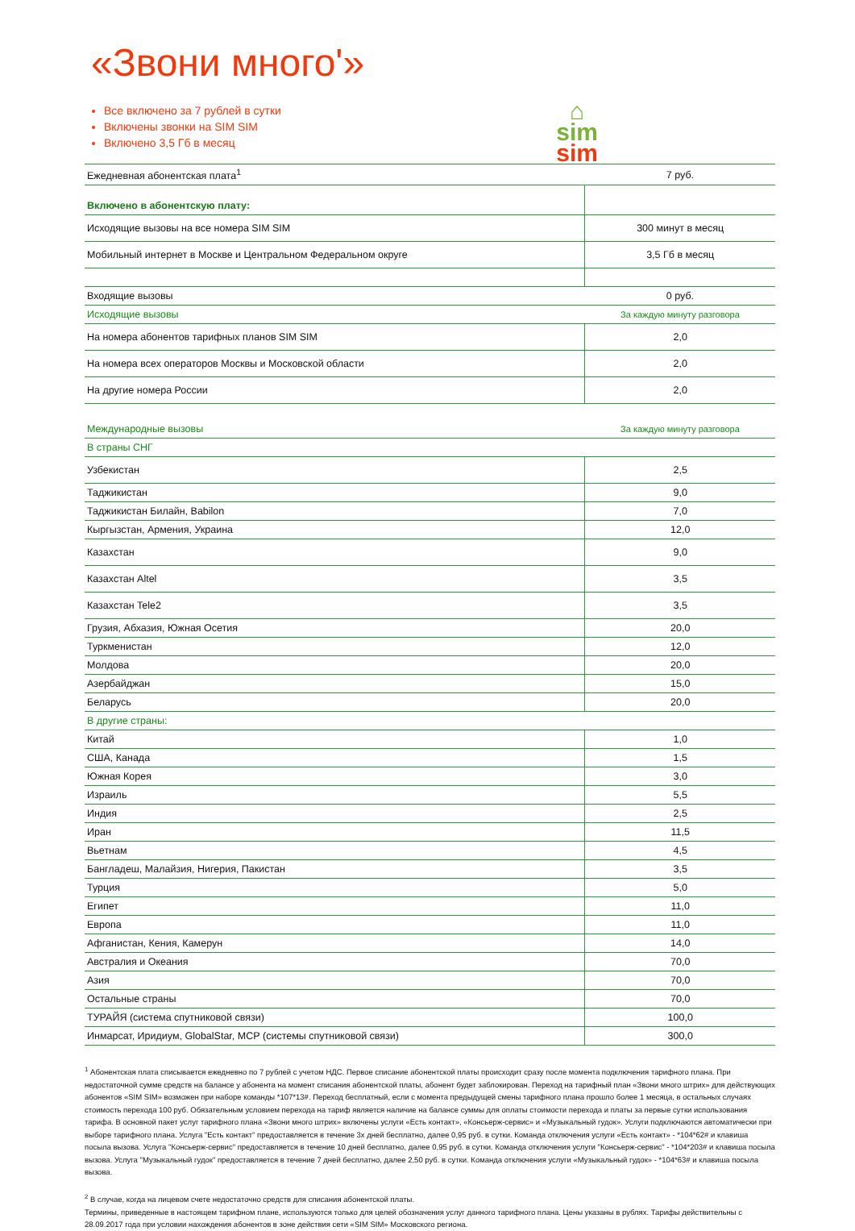«Звони много'»
Все включено за 7 рублей в сутки
Включены звонки на SIM SIM
Включено 3,5 Гб в месяц
⌂
sim
sim
| Ежедневная абонентская плата<sup>1</sup> | 7 руб. |
| Включено в абонентскую плату: | |
| Исходящие вызовы на все номера SIM SIM | 300 минут в месяц |
| Мобильный интернет в Москве и Центральном Федеральном округе | 3,5 Гб в месяц |
| Входящие вызовы | 0 руб. |
| Исходящие вызовы | За каждую минуту разговора |
| На номера абонентов тарифных планов SIM SIM | 2,0 |
| На номера всех операторов Москвы и Московской области | 2,0 |
| На другие номера России | 2,0 |
| Международные вызовы | За каждую минуту разговора |
| В страны СНГ | |
| Узбекистан | 2,5 |
| Таджикистан | 9,0 |
| Таджикистан Билайн, Babilon | 7,0 |
| Кыргызстан, Армения, Украина | 12,0 |
| Казахстан | 9,0 |
| Казахстан Altel | 3,5 |
| Казахстан Tele2 | 3,5 |
| Грузия, Абхазия, Южная Осетия | 20,0 |
| Туркменистан | 12,0 |
| Молдова | 20,0 |
| Азербайджан | 15,0 |
| Беларусь | 20,0 |
| В другие страны: | |
| Китай | 1,0 |
| США, Канада | 1,5 |
| Южная Корея | 3,0 |
| Израиль | 5,5 |
| Индия | 2,5 |
| Иран | 11,5 |
| Вьетнам | 4,5 |
| Бангладеш, Малайзия, Нигерия, Пакистан | 3,5 |
| Турция | 5,0 |
| Египет | 11,0 |
| Европа | 11,0 |
| Афганистан, Кения, Камерун | 14,0 |
| Австралия и Океания | 70,0 |
| Азия | 70,0 |
| Остальные страны | 70,0 |
| ТУРАЙЯ (система спутниковой связи) | 100,0 |
| Инмарсат, Иридиум, GlobalStar, МСР (системы спутниковой связи) | 300,0 |
<sup>1</sup> Абонентская плата списывается ежедневно по 7 рублей с учетом НДС. Первое списание абонентской платы происходит сразу после момента подключения тарифного плана. При недостаточной сумме средств на балансе у абонента на момент списания абонентской платы, абонент будет заблокирован. Переход на тарифный план «Звони много штрих» для действующих абонентов «SIM SIM» возможен при наборе команды *107*13#. Переход бесплатный, если с момента предыдущей смены тарифного плана прошло более 1 месяца, в остальных случаях стоимость перехода 100 руб. Обязательным условием перехода на тариф является наличие на балансе суммы для оплаты стоимости перехода и платы за первые сутки использования тарифа. В основной пакет услуг тарифного плана «Звони много штрих» включены услуги «Есть контакт», «Консьерж-сервис» и «Музыкальный гудок». Услуги подключаются автоматически при выборе тарифного плана. Услуга "Есть контакт" предоставляется в течение 3х дней бесплатно, далее 0,95 руб. в сутки. Команда отключения услуги «Есть контакт» - *104*62# и клавиша посыла вызова. Услуга "Консьерж-сервис" предоставляется в течение 10 дней бесплатно, далее 0,95 руб. в сутки. Команда отключения услуги "Консьерж-сервис" - *104*203# и клавиша посыла вызова. Услуга "Музыкальный гудок" предоставляется в течение 7 дней бесплатно, далее 2,50 руб. в сутки. Команда отключения услуги «Музыкальный гудок» - *104*63# и клавиша посыла вызова.
<sup>2</sup> В случае, когда на лицевом счете недостаточно средств для списания абонентской платы.
Термины, приведенные в настоящем тарифном плане, используются только для целей обозначения услуг данного тарифного плана. Цены указаны в рублях. Тарифы действительны с 28.09.2017 года при условии нахождения абонентов в зоне действия сети «SIM SIM» Московского региона.